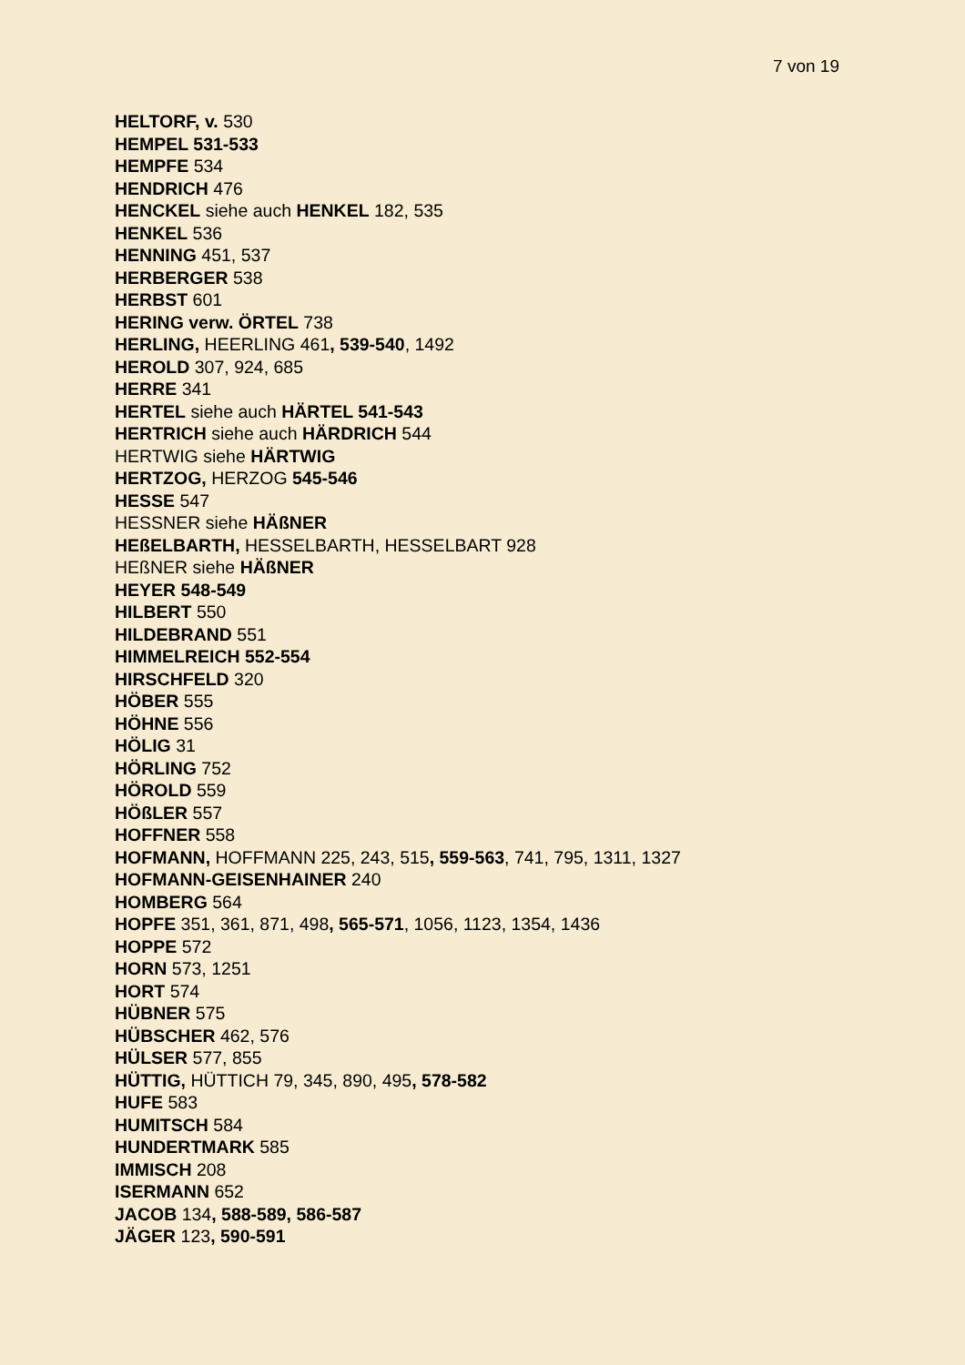7 von 19
HELTORF, v. 530
HEMPEL 531-533
HEMPFE 534
HENDRICH 476
HENCKEL siehe auch HENKEL 182, 535
HENKEL 536
HENNING 451, 537
HERBERGER 538
HERBST 601
HERING verw. ÖRTEL 738
HERLING, HEERLING 461, 539-540, 1492
HEROLD 307, 924, 685
HERRE 341
HERTEL siehe auch HÄRTEL 541-543
HERTRICH siehe auch HÄRDRICH 544
HERTWIG siehe HÄRTWIG
HERTZOG, HERZOG 545-546
HESSE 547
HESSNER siehe HÄßNER
HEßELBARTH, HESSELBARTH, HESSELBART 928
HEßNER siehe HÄßNER
HEYER 548-549
HILBERT 550
HILDEBRAND 551
HIMMELREICH 552-554
HIRSCHFELD 320
HÖBER 555
HÖHNE 556
HÖLIG 31
HÖRLING 752
HÖROLD 559
HÖßLER 557
HOFFNER 558
HOFMANN, HOFFMANN 225, 243, 515, 559-563, 741, 795, 1311, 1327
HOFMANN-GEISENHAINER 240
HOMBERG 564
HOPFE 351, 361, 871, 498, 565-571, 1056, 1123, 1354, 1436
HOPPE 572
HORN 573, 1251
HORT 574
HÜBNER 575
HÜBSCHER 462, 576
HÜLSER 577, 855
HÜTTIG, HÜTTICH 79, 345, 890, 495, 578-582
HUFE 583
HUMITSCH 584
HUNDERTMARK 585
IMMISCH 208
ISERMANN 652
JACOB 134, 588-589, 586-587
JÄGER 123, 590-591